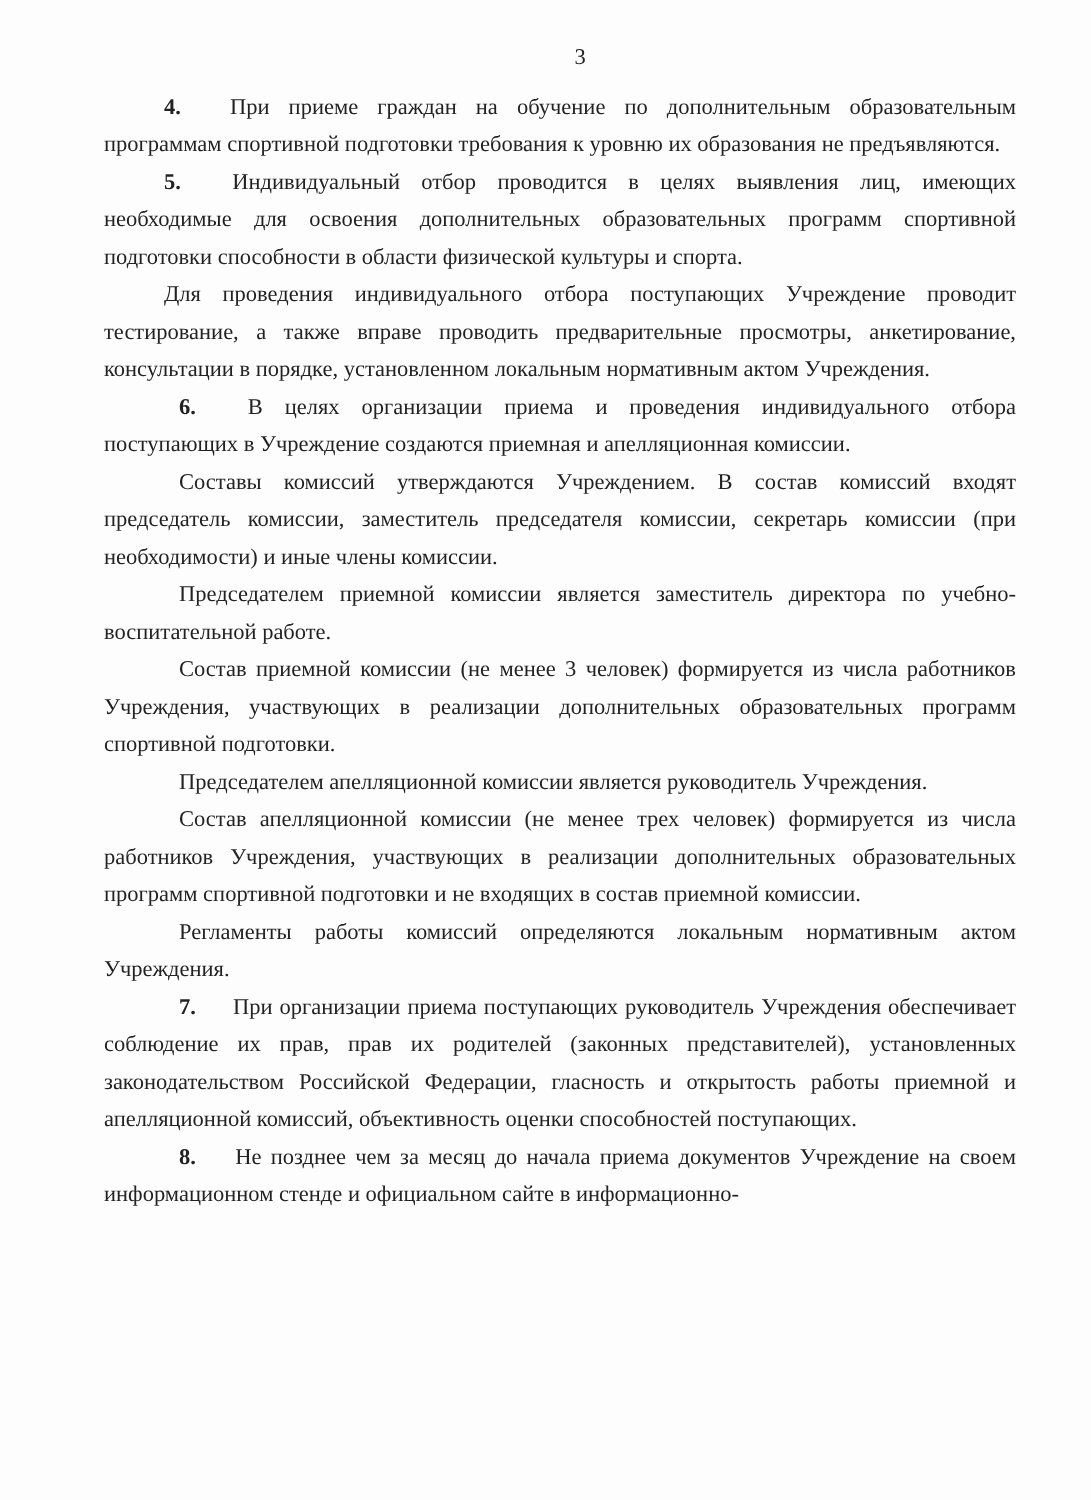3
4. При приеме граждан на обучение по дополнительным образовательным программам спортивной подготовки требования к уровню их образования не предъявляются.
5. Индивидуальный отбор проводится в целях выявления лиц, имеющих необходимые для освоения дополнительных образовательных программ спортивной подготовки способности в области физической культуры и спорта.
Для проведения индивидуального отбора поступающих Учреждение проводит тестирование, а также вправе проводить предварительные просмотры, анкетирование, консультации в порядке, установленном локальным нормативным актом Учреждения.
6. В целях организации приема и проведения индивидуального отбора поступающих в Учреждение создаются приемная и апелляционная комиссии.
Составы комиссий утверждаются Учреждением. В состав комиссий входят председатель комиссии, заместитель председателя комиссии, секретарь комиссии (при необходимости) и иные члены комиссии.
Председателем приемной комиссии является заместитель директора по учебно-воспитательной работе.
Состав приемной комиссии (не менее 3 человек) формируется из числа работников Учреждения, участвующих в реализации дополнительных образовательных программ спортивной подготовки.
Председателем апелляционной комиссии является руководитель Учреждения.
Состав апелляционной комиссии (не менее трех человек) формируется из числа работников Учреждения, участвующих в реализации дополнительных образовательных программ спортивной подготовки и не входящих в состав приемной комиссии.
Регламенты работы комиссий определяются локальным нормативным актом Учреждения.
7. При организации приема поступающих руководитель Учреждения обеспечивает соблюдение их прав, прав их родителей (законных представителей), установленных законодательством Российской Федерации, гласность и открытость работы приемной и апелляционной комиссий, объективность оценки способностей поступающих.
8. Не позднее чем за месяц до начала приема документов Учреждение на своем информационном стенде и официальном сайте в информационно-